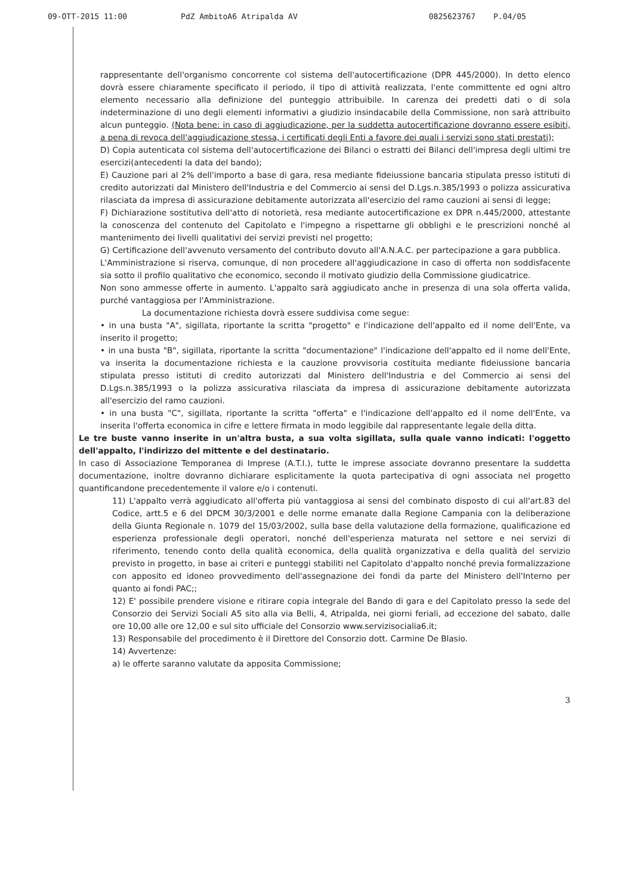09-OTT-2015 11:00 PdZ AmbitoA6 Atripalda AV 0825623767 P.04/05
rappresentante dell'organismo concorrente col sistema dell'autocertificazione (DPR 445/2000). In detto elenco dovrà essere chiaramente specificato il periodo, il tipo di attività realizzata, l'ente committente ed ogni altro elemento necessario alla definizione del punteggio attribuibile. In carenza dei predetti dati o di sola indeterminazione di uno degli elementi informativi a giudizio insindacabile della Commissione, non sarà attribuito alcun punteggio. (Nota bene: in caso di aggiudicazione, per la suddetta autocertificazione dovranno essere esibiti, a pena di revoca dell'aggiudicazione stessa, i certificati degli Enti a favore dei quali i servizi sono stati prestati);
D) Copia autenticata col sistema dell'autocertificazione dei Bilanci o estratti dei Bilanci dell'impresa degli ultimi tre esercizi(antecedenti la data del bando);
E) Cauzione pari al 2% dell'importo a base di gara, resa mediante fideiussione bancaria stipulata presso istituti di credito autorizzati dal Ministero dell'Industria e del Commercio ai sensi del D.Lgs.n.385/1993 o polizza assicurativa rilasciata da impresa di assicurazione debitamente autorizzata all'esercizio del ramo cauzioni ai sensi di legge;
F) Dichiarazione sostitutiva dell'atto di notorietà, resa mediante autocertificazione ex DPR n.445/2000, attestante la conoscenza del contenuto del Capitolato e l'impegno a rispettarne gli obblighi e le prescrizioni nonché al mantenimento dei livelli qualitativi dei servizi previsti nel progetto;
G) Certificazione dell'avvenuto versamento del contributo dovuto all'A.N.A.C. per partecipazione a gara pubblica.
L'Amministrazione si riserva, comunque, di non procedere all'aggiudicazione in caso di offerta non soddisfacente sia sotto il profilo qualitativo che economico, secondo il motivato giudizio della Commissione giudicatrice.
Non sono ammesse offerte in aumento. L'appalto sarà aggiudicato anche in presenza di una sola offerta valida, purché vantaggiosa per l'Amministrazione.
La documentazione richiesta dovrà essere suddivisa come segue:
• in una busta "A", sigillata, riportante la scritta "progetto" e l'indicazione dell'appalto ed il nome dell'Ente, va inserito il progetto;
• in una busta "B", sigillata, riportante la scritta "documentazione" l'indicazione dell'appalto ed il nome dell'Ente, va inserita la documentazione richiesta e la cauzione provvisoria costituita mediante fideiussione bancaria stipulata presso istituti di credito autorizzati dal Ministero dell'Industria e del Commercio ai sensi del D.Lgs.n.385/1993 o la polizza assicurativa rilasciata da impresa di assicurazione debitamente autorizzata all'esercizio del ramo cauzioni.
• in una busta "C", sigillata, riportante la scritta "offerta" e l'indicazione dell'appalto ed il nome dell'Ente, va inserita l'offerta economica in cifre e lettere firmata in modo leggibile dal rappresentante legale della ditta.
Le tre buste vanno inserite in un'altra busta, a sua volta sigillata, sulla quale vanno indicati: l'oggetto dell'appalto, l'indirizzo del mittente e del destinatario.
In caso di Associazione Temporanea di Imprese (A.T.I.), tutte le imprese associate dovranno presentare la suddetta documentazione, inoltre dovranno dichiarare esplicitamente la quota partecipativa di ogni associata nel progetto quantificandone precedentemente il valore e/o i contenuti.
11) L'appalto verrà aggiudicato all'offerta più vantaggiosa ai sensi del combinato disposto di cui all'art.83 del Codice, artt.5 e 6 del DPCM 30/3/2001 e delle norme emanate dalla Regione Campania con la deliberazione della Giunta Regionale n. 1079 del 15/03/2002, sulla base della valutazione della formazione, qualificazione ed esperienza professionale degli operatori, nonché dell'esperienza maturata nel settore e nei servizi di riferimento, tenendo conto della qualità economica, della qualità organizzativa e della qualità del servizio previsto in progetto, in base ai criteri e punteggi stabiliti nel Capitolato d'appalto nonché previa formalizzazione con apposito ed idoneo provvedimento dell'assegnazione dei fondi da parte del Ministero dell'Interno per quanto ai fondi PAC;;
12) E' possibile prendere visione e ritirare copia integrale del Bando di gara e del Capitolato presso la sede del Consorzio dei Servizi Sociali A5 sito alla via Belli, 4, Atripalda, nei giorni feriali, ad eccezione del sabato, dalle ore 10,00 alle ore 12,00 e sul sito ufficiale del Consorzio www.servizisocialia6.it;
13) Responsabile del procedimento è il Direttore del Consorzio dott. Carmine De Blasio.
14) Avvertenze:
a) le offerte saranno valutate da apposita Commissione;
3